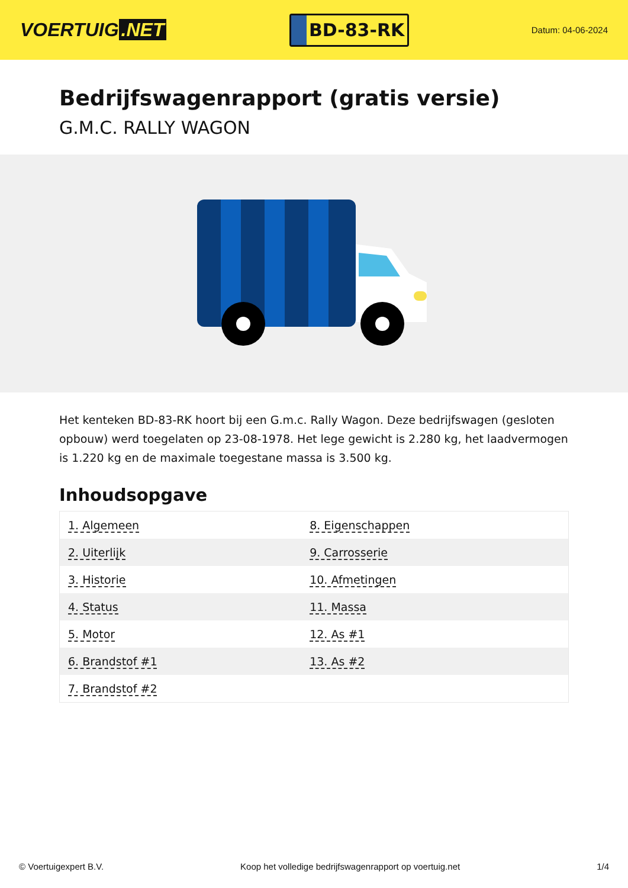VOERTUIG.NET
BD-83-RK
Datum: 04-06-2024
Bedrijfswagenrapport (gratis versie)
G.M.C. RALLY WAGON
Het kenteken BD-83-RK hoort bij een G.m.c. Rally Wagon. Deze bedrijfswagen (gesloten opbouw) werd toegelaten op 23-08-1978. Het lege gewicht is 2.280 kg, het laadvermogen is 1.220 kg en de maximale toegestane massa is 3.500 kg.
Inhoudsopgave
| 1. Algemeen | 8. Eigenschappen |
| 2. Uiterlijk | 9. Carrosserie |
| 3. Historie | 10. Afmetingen |
| 4. Status | 11. Massa |
| 5. Motor | 12. As #1 |
| 6. Brandstof #1 | 13. As #2 |
| 7. Brandstof #2 | |
© Voertuigexpert B.V. Koop het volledige bedrijfswagenrapport op voertuig.net
1/4